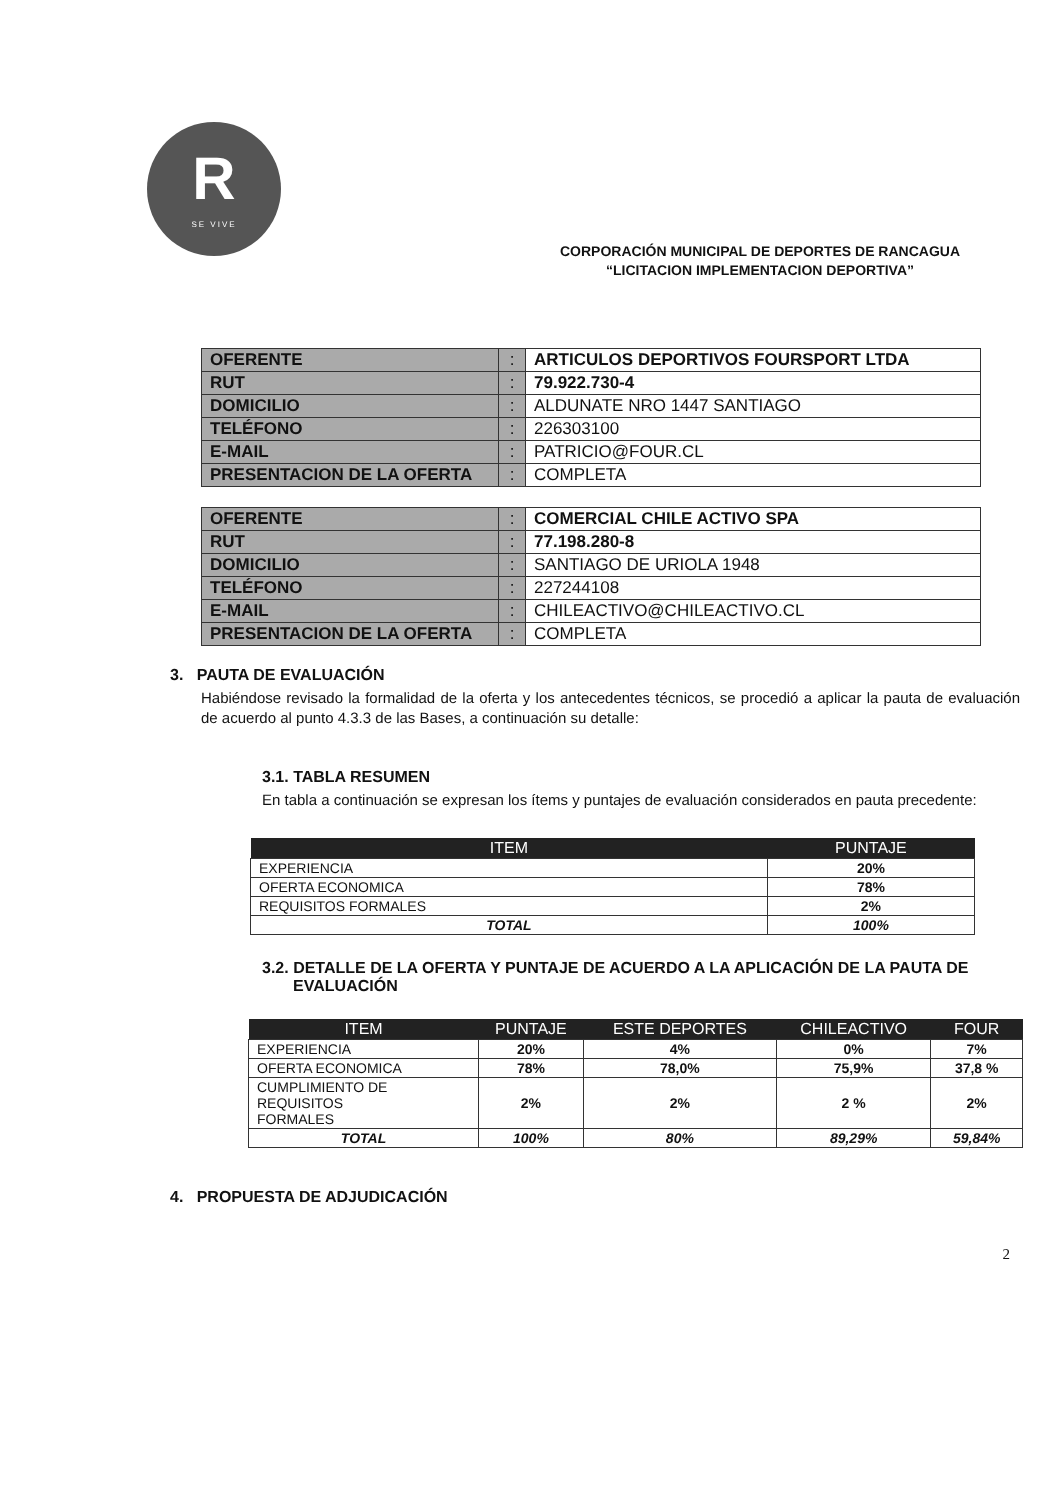R
SE VIVE
CORPORACIÓN MUNICIPAL DE DEPORTES DE RANCAGUA
“LICITACION IMPLEMENTACION DEPORTIVA”
| OFERENTE | : | ARTICULOS DEPORTIVOS FOURSPORT LTDA |
| RUT | : | 79.922.730-4 |
| DOMICILIO | : | ALDUNATE NRO 1447 SANTIAGO |
| TELÉFONO | : | 226303100 |
| E-MAIL | : | PATRICIO@FOUR.CL |
| PRESENTACION DE LA OFERTA | : | COMPLETA |
| OFERENTE | : | COMERCIAL CHILE ACTIVO SPA |
| RUT | : | 77.198.280-8 |
| DOMICILIO | : | SANTIAGO DE URIOLA 1948 |
| TELÉFONO | : | 227244108 |
| E-MAIL | : | CHILEACTIVO@CHILEACTIVO.CL |
| PRESENTACION DE LA OFERTA | : | COMPLETA |
3. PAUTA DE EVALUACIÓN
Habiéndose revisado la formalidad de la oferta y los antecedentes técnicos, se procedió a aplicar la pauta de evaluación de acuerdo al punto 4.3.3 de las Bases, a continuación su detalle:
3.1. TABLA RESUMEN
En tabla a continuación se expresan los ítems y puntajes de evaluación considerados en pauta precedente:
| ITEM | PUNTAJE |
| --- | --- |
| EXPERIENCIA | 20% |
| OFERTA ECONOMICA | 78% |
| REQUISITOS FORMALES | 2% |
| TOTAL | 100% |
3.2. DETALLE DE LA OFERTA Y PUNTAJE DE ACUERDO A LA APLICACIÓN DE LA PAUTA DE
EVALUACIÓN
| ITEM | PUNTAJE | ESTE DEPORTES | CHILEACTIVO | FOUR |
| --- | --- | --- | --- | --- |
| EXPERIENCIA | 20% | 4% | 0% | 7% |
| OFERTA ECONOMICA | 78% | 78,0% | 75,9% | 37,8 % |
| CUMPLIMIENTO DE REQUISITOS FORMALES | 2% | 2% | 2 % | 2% |
| TOTAL | 100% | 80% | 89,29% | 59,84% |
4. PROPUESTA DE ADJUDICACIÓN
2